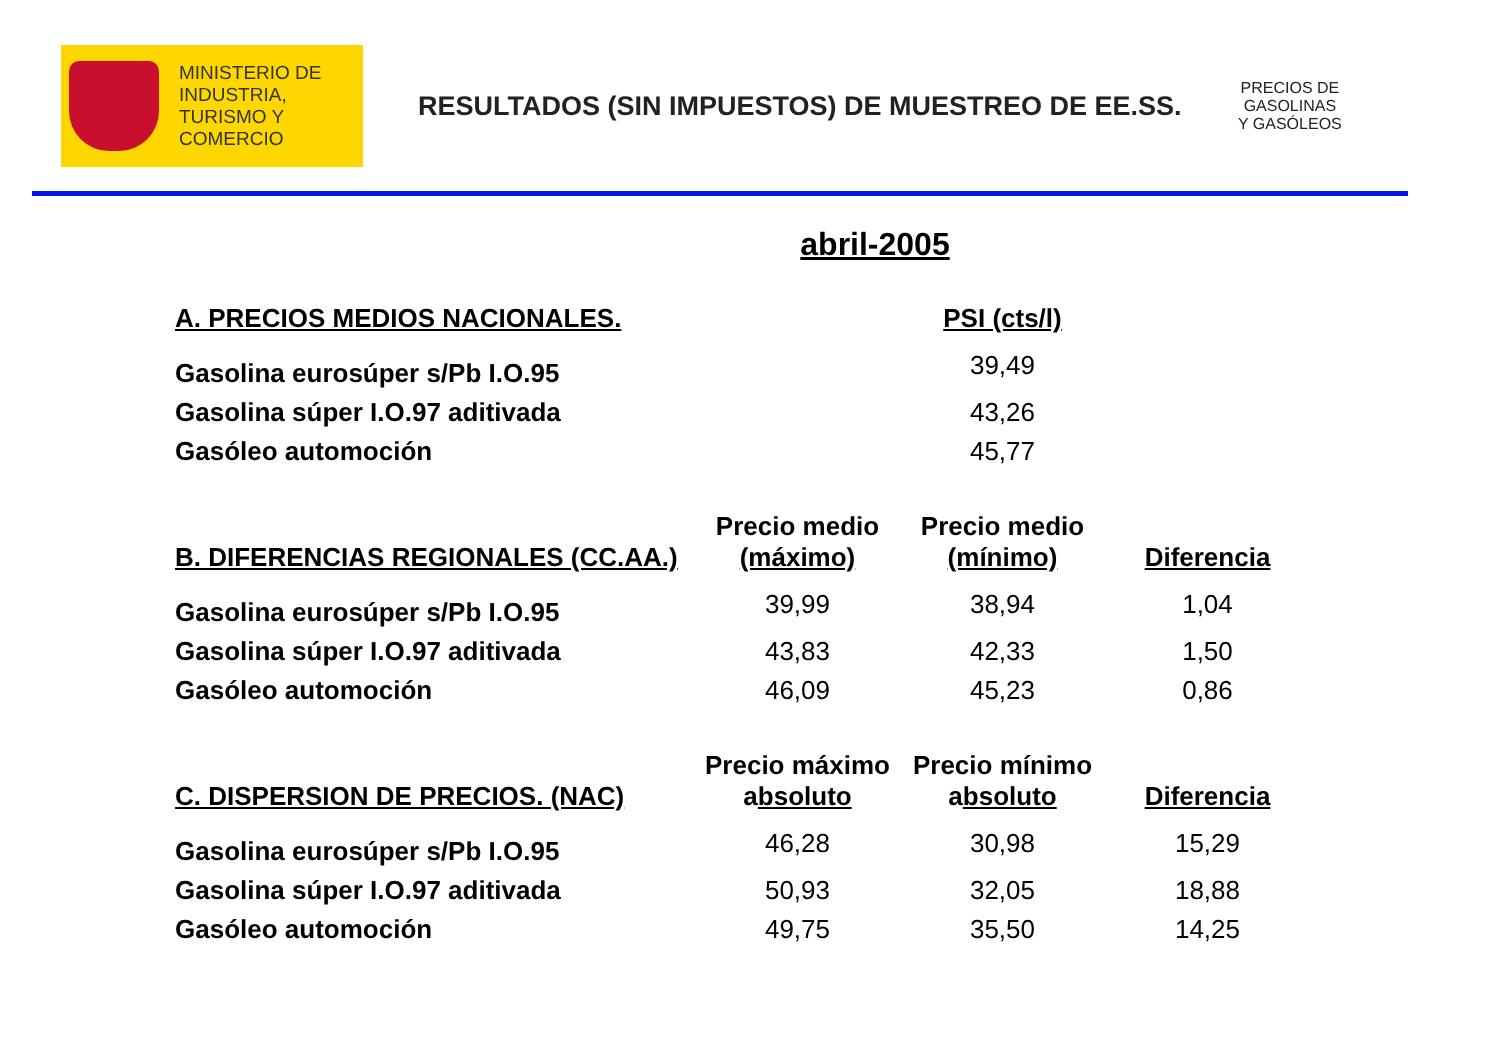MINISTERIO DE
INDUSTRIA,
TURISMO Y
COMERCIO
RESULTADOS (SIN IMPUESTOS) DE MUESTREO DE EE.SS.
PRECIOS DE
GASOLINAS
Y GASÓLEOS
abril-2005
| A. PRECIOS MEDIOS NACIONALES. | | PSI (cts/l) | |
| --- | --- | --- | --- |
| Gasolina eurosúper s/Pb I.O.95 | | 39,49 | |
| Gasolina súper I.O.97 aditivada | | 43,26 | |
| Gasóleo automoción | | 45,77 | |
| B. DIFERENCIAS REGIONALES (CC.AA.) | Precio medio (máximo) | Precio medio (mínimo) | Diferencia |
| Gasolina eurosúper s/Pb I.O.95 | 39,99 | 38,94 | 1,04 |
| Gasolina súper I.O.97 aditivada | 43,83 | 42,33 | 1,50 |
| Gasóleo automoción | 46,09 | 45,23 | 0,86 |
| C. DISPERSION DE PRECIOS. (NAC) | Precio máximo a bsoluto | Precio mínimo a bsoluto | Diferencia |
| Gasolina eurosúper s/Pb I.O.95 | 46,28 | 30,98 | 15,29 |
| Gasolina súper I.O.97 aditivada | 50,93 | 32,05 | 18,88 |
| Gasóleo automoción | 49,75 | 35,50 | 14,25 |